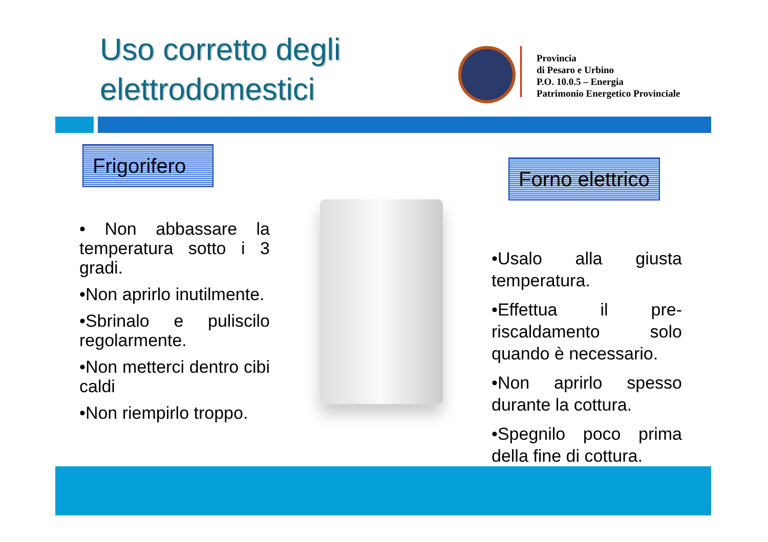Uso corretto degli
elettrodomestici
Provincia
di Pesaro e Urbino
P.O. 10.0.5 – Energia
Patrimonio Energetico Provinciale
Frigorifero
Forno elettrico
• Non abbassare la temperatura sotto i 3 gradi.
•Non aprirlo inutilmente.
•Sbrinalo e puliscilo regolarmente.
•Non metterci dentro cibi caldi
•Non riempirlo troppo.
•Usalo alla giusta temperatura.
•Effettua il pre-riscaldamento solo quando è necessario.
•Non aprirlo spesso durante la cottura.
•Spegnilo poco prima della fine di cottura.